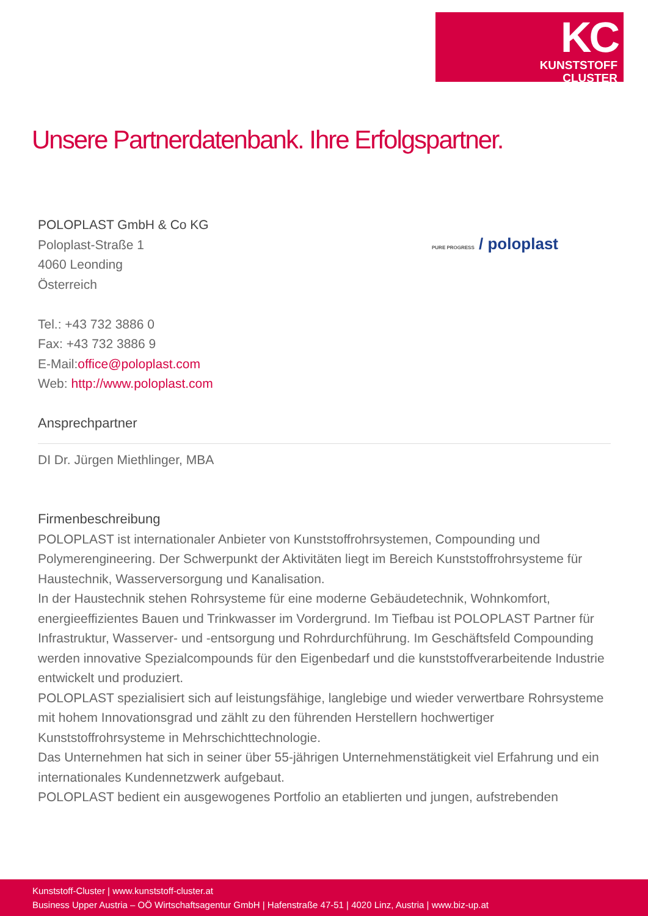KC
KUNSTSTOFF
CLUSTER
Unsere Partnerdatenbank. Ihre Erfolgspartner.
PURE PROGRESS / poloplast
POLOPLAST GmbH & Co KG
Poloplast-Straße 1
4060 Leonding
Österreich
Tel.: +43 732 3886 0
Fax: +43 732 3886 9
E-Mail:office@poloplast.com
Web: http://www.poloplast.com
Ansprechpartner
DI Dr. Jürgen Miethlinger, MBA
Firmenbeschreibung
POLOPLAST ist internationaler Anbieter von Kunststoffrohrsystemen, Compounding und Polymerengineering. Der Schwerpunkt der Aktivitäten liegt im Bereich Kunststoffrohrsysteme für Haustechnik, Wasserversorgung und Kanalisation.
In der Haustechnik stehen Rohrsysteme für eine moderne Gebäudetechnik, Wohnkomfort, energieeffizientes Bauen und Trinkwasser im Vordergrund. Im Tiefbau ist POLOPLAST Partner für Infrastruktur, Wasserver- und -entsorgung und Rohrdurchführung. Im Geschäftsfeld Compounding werden innovative Spezialcompounds für den Eigenbedarf und die kunststoffverarbeitende Industrie entwickelt und produziert.
POLOPLAST spezialisiert sich auf leistungsfähige, langlebige und wieder verwertbare Rohrsysteme mit hohem Innovationsgrad und zählt zu den führenden Herstellern hochwertiger Kunststoffrohrsysteme in Mehrschichttechnologie.
Das Unternehmen hat sich in seiner über 55-jährigen Unternehmenstätigkeit viel Erfahrung und ein internationales Kundennetzwerk aufgebaut.
POLOPLAST bedient ein ausgewogenes Portfolio an etablierten und jungen, aufstrebenden
Kunststoff-Cluster | www.kunststoff-cluster.at
Business Upper Austria – OÖ Wirtschaftsagentur GmbH | Hafenstraße 47-51 | 4020 Linz, Austria | www.biz-up.at